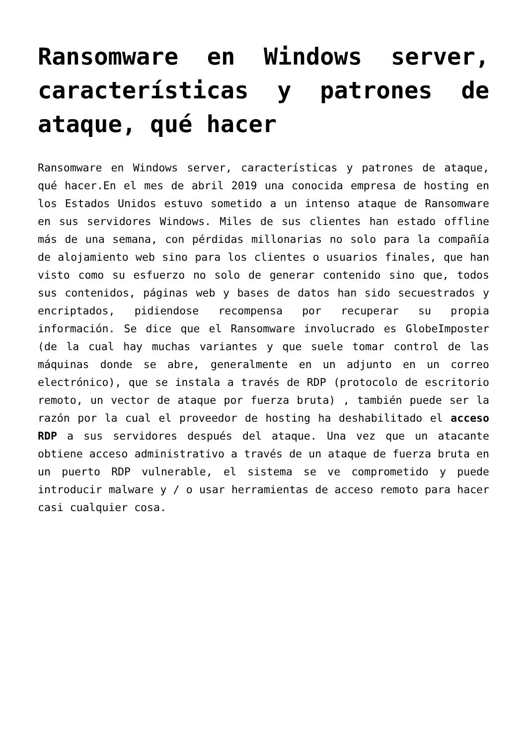Ransomware en Windows server, características y patrones de ataque, qué hacer
Ransomware en Windows server, características y patrones de ataque, qué hacer.En el mes de abril 2019 una conocida empresa de hosting en los Estados Unidos estuvo sometido a un intenso ataque de Ransomware en sus servidores Windows. Miles de sus clientes han estado offline más de una semana, con pérdidas millonarias no solo para la compañía de alojamiento web sino para los clientes o usuarios finales, que han visto como su esfuerzo no solo de generar contenido sino que, todos sus contenidos, páginas web y bases de datos han sido secuestrados y encriptados, pidiendose recompensa por recuperar su propia información. Se dice que el Ransomware involucrado es GlobeImposter (de la cual hay muchas variantes y que suele tomar control de las máquinas donde se abre, generalmente en un adjunto en un correo electrónico), que se instala a través de RDP (protocolo de escritorio remoto, un vector de ataque por fuerza bruta) , también puede ser la razón por la cual el proveedor de hosting ha deshabilitado el acceso RDP a sus servidores después del ataque. Una vez que un atacante obtiene acceso administrativo a través de un ataque de fuerza bruta en un puerto RDP vulnerable, el sistema se ve comprometido y puede introducir malware y / o usar herramientas de acceso remoto para hacer casi cualquier cosa.